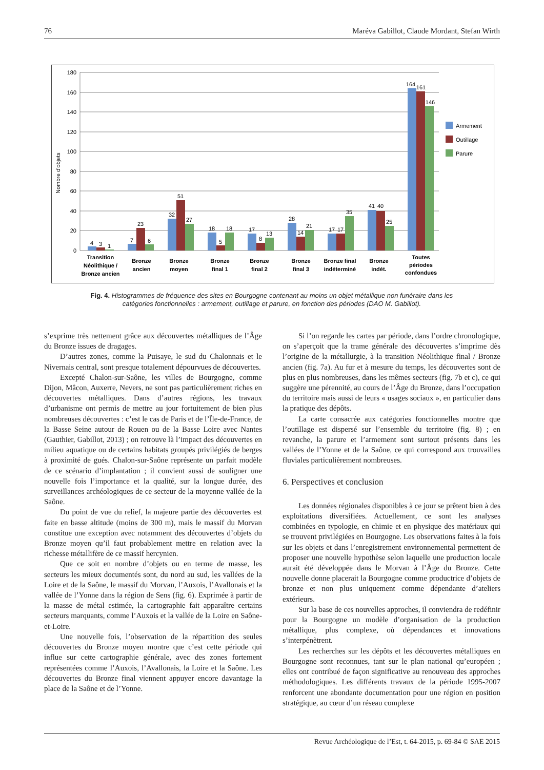76 Maréva Gabillot, Claude Mordant, Stefan Wirth
180
160
140
120
100
80
60
40
20
0
Nombre d'objets
4
3
1
7
23
6
32
51
27
18
5
18
17
8
13
28
14
21
17
17
35
41
40
25
164
161
146
Transition
Néolithique /
Bronze ancien
Bronze
ancien
Bronze
moyen
Bronze
final 1
Bronze
final 2
Bronze
final 3
Bronze final
indéterminé
Bronze
indét.
Toutes
périodes
confondues
Armement
Outillage
Parure
Fig. 4. Histogrammes de fréquence des sites en Bourgogne contenant au moins un objet métallique non funéraire dans les catégories fonctionnelles : armement, outillage et parure, en fonction des périodes (DAO M. Gabillot).
s’exprime très nettement grâce aux découvertes métalliques de l’Âge du Bronze issues de dragages.
D’autres zones, comme la Puisaye, le sud du Chalonnais et le Nivernais central, sont presque totalement dépourvues de découvertes.
Excepté Chalon-sur-Saône, les villes de Bourgogne, comme Dijon, Mâcon, Auxerre, Nevers, ne sont pas particulièrement riches en découvertes métalliques. Dans d’autres régions, les travaux d’urbanisme ont permis de mettre au jour fortuitement de bien plus nombreuses découvertes : c’est le cas de Paris et de l’Île-de-France, de la Basse Seine autour de Rouen ou de la Basse Loire avec Nantes (Gauthier, Gabillot, 2013) ; on retrouve là l’impact des découvertes en milieu aquatique ou de certains habitats groupés privilégiés de berges à proximité de gués. Chalon-sur-Saône représente un parfait modèle de ce scénario d’implantation ; il convient aussi de souligner une nouvelle fois l’importance et la qualité, sur la longue durée, des surveillances archéologiques de ce secteur de la moyenne vallée de la Saône.
Du point de vue du relief, la majeure partie des découvertes est faite en basse altitude (moins de 300 m), mais le massif du Morvan constitue une exception avec notamment des découvertes d’objets du Bronze moyen qu’il faut probablement mettre en relation avec la richesse métallifère de ce massif hercynien.
Que ce soit en nombre d’objets ou en terme de masse, les secteurs les mieux documentés sont, du nord au sud, les vallées de la Loire et de la Saône, le massif du Morvan, l’Auxois, l’Avallonais et la vallée de l’Yonne dans la région de Sens (fig. 6). Exprimée à partir de la masse de métal estimée, la cartographie fait apparaître certains secteurs marquants, comme l’Auxois et la vallée de la Loire en Saône-et-Loire.
Une nouvelle fois, l’observation de la répartition des seules découvertes du Bronze moyen montre que c’est cette période qui influe sur cette cartographie générale, avec des zones fortement représentées comme l’Auxois, l’Avallonais, la Loire et la Saône. Les découvertes du Bronze final viennent appuyer encore davantage la place de la Saône et de l’Yonne.
Si l’on regarde les cartes par période, dans l’ordre chronologique, on s’aperçoit que la trame générale des découvertes s’imprime dès l’origine de la métallurgie, à la transition Néolithique final / Bronze ancien (fig. 7a). Au fur et à mesure du temps, les découvertes sont de plus en plus nombreuses, dans les mêmes secteurs (fig. 7b et c), ce qui suggère une pérennité, au cours de l’Âge du Bronze, dans l’occupation du territoire mais aussi de leurs « usages sociaux », en particulier dans la pratique des dépôts.
La carte consacrée aux catégories fonctionnelles montre que l’outillage est dispersé sur l’ensemble du territoire (fig. 8) ; en revanche, la parure et l’armement sont surtout présents dans les vallées de l’Yonne et de la Saône, ce qui correspond aux trouvailles fluviales particulièrement nombreuses.
6. Perspectives et conclusion
Les données régionales disponibles à ce jour se prêtent bien à des exploitations diversifiées. Actuellement, ce sont les analyses combinées en typologie, en chimie et en physique des matériaux qui se trouvent privilégiées en Bourgogne. Les observations faites à la fois sur les objets et dans l’enregistrement environnemental permettent de proposer une nouvelle hypothèse selon laquelle une production locale aurait été développée dans le Morvan à l’Âge du Bronze. Cette nouvelle donne placerait la Bourgogne comme productrice d’objets de bronze et non plus uniquement comme dépendante d’ateliers extérieurs.
Sur la base de ces nouvelles approches, il conviendra de redéfinir pour la Bourgogne un modèle d’organisation de la production métallique, plus complexe, où dépendances et innovations s’interpénètrent.
Les recherches sur les dépôts et les découvertes métalliques en Bourgogne sont reconnues, tant sur le plan national qu’européen ; elles ont contribué de façon significative au renouveau des approches méthodologiques. Les différents travaux de la période 1995-2007 renforcent une abondante documentation pour une région en position stratégique, au cœur d’un réseau complexe
Revue Archéologique de l’Est, t. 64-2015, p. 69-84 © SAE 2015